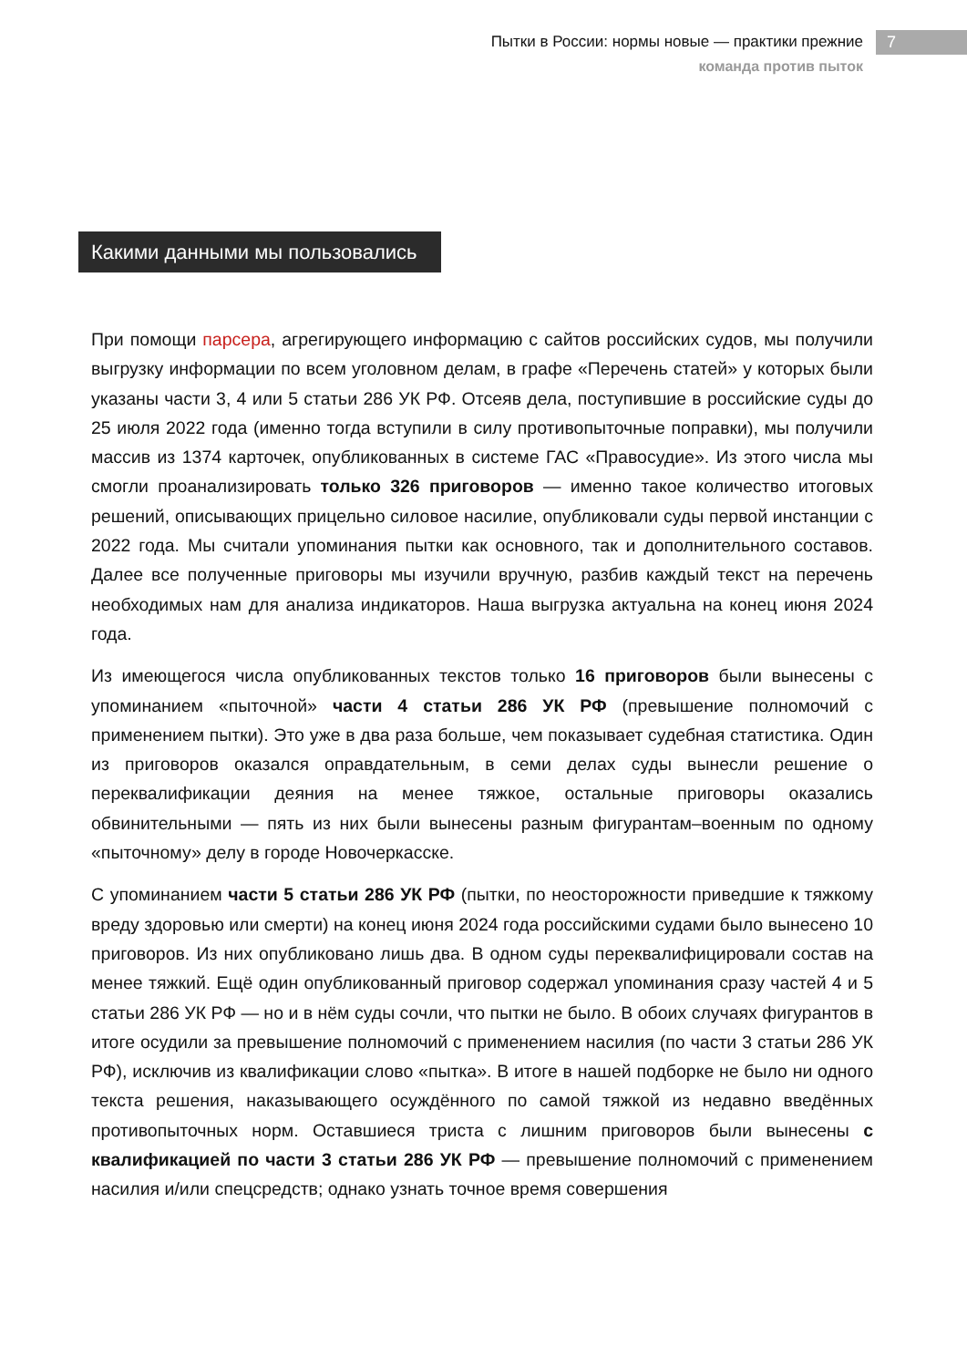Пытки в России: нормы новые — практики прежние
команда против пыток
7
Какими данными мы пользовались
При помощи парсера, агрегирующего информацию с сайтов российских судов, мы получили выгрузку информации по всем уголовном делам, в графе «Перечень статей» у которых были указаны части 3, 4 или 5 статьи 286 УК РФ. Отсеяв дела, поступившие в российские суды до 25 июля 2022 года (именно тогда вступили в силу противопыточные поправки), мы получили массив из 1374 карточек, опубликованных в системе ГАС «Правосудие». Из этого числа мы смогли проанализировать только 326 приговоров — именно такое количество итоговых решений, описывающих прицельно силовое насилие, опубликовали суды первой инстанции с 2022 года. Мы считали упоминания пытки как основного, так и дополнительного составов. Далее все полученные приговоры мы изучили вручную, разбив каждый текст на перечень необходимых нам для анализа индикаторов. Наша выгрузка актуальна на конец июня 2024 года.
Из имеющегося числа опубликованных текстов только 16 приговоров были вынесены с упоминанием «пыточной» части 4 статьи 286 УК РФ (превышение полномочий с применением пытки). Это уже в два раза больше, чем показывает судебная статистика. Один из приговоров оказался оправдательным, в семи делах суды вынесли решение о переквалификации деяния на менее тяжкое, остальные приговоры оказались обвинительными — пять из них были вынесены разным фигурантам–военным по одному «пыточному» делу в городе Новочеркасске.
С упоминанием части 5 статьи 286 УК РФ (пытки, по неосторожности приведшие к тяжкому вреду здоровью или смерти) на конец июня 2024 года российскими судами было вынесено 10 приговоров. Из них опубликовано лишь два. В одном суды переквалифицировали состав на менее тяжкий. Ещё один опубликованный приговор содержал упоминания сразу частей 4 и 5 статьи 286 УК РФ — но и в нём суды сочли, что пытки не было. В обоих случаях фигурантов в итоге осудили за превышение полномочий с применением насилия (по части 3 статьи 286 УК РФ), исключив из квалификации слово «пытка». В итоге в нашей подборке не было ни одного текста решения, наказывающего осуждённого по самой тяжкой из недавно введённых противопыточных норм. Оставшиеся триста с лишним приговоров были вынесены с квалификацией по части 3 статьи 286 УК РФ — превышение полномочий с применением насилия и/или спецсредств; однако узнать точное время совершения